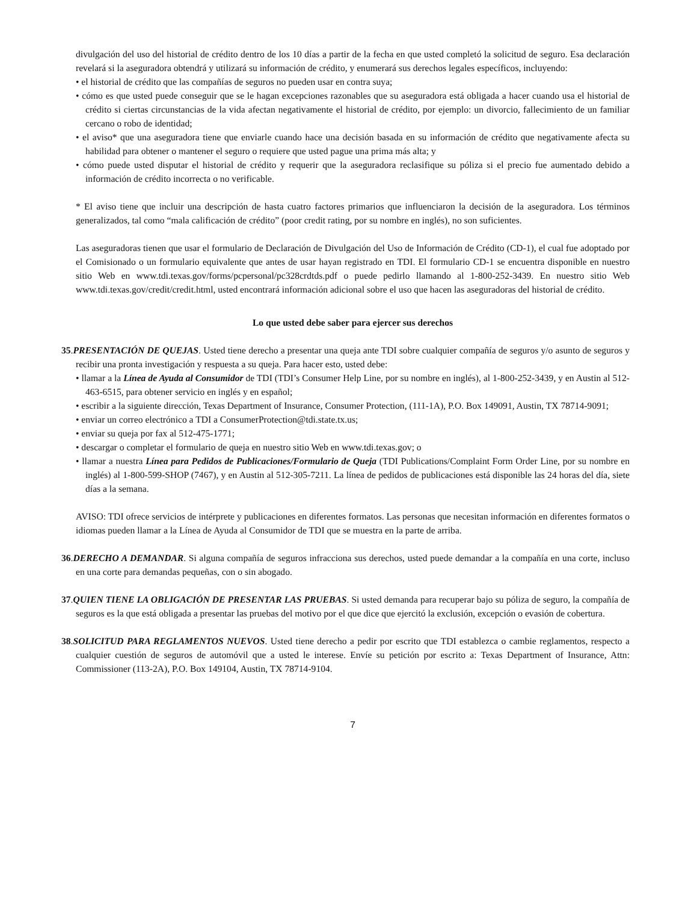divulgación del uso del historial de crédito dentro de los 10 días a partir de la fecha en que usted completó la solicitud de seguro. Esa declaración revelará si la aseguradora obtendrá y utilizará su información de crédito, y enumerará sus derechos legales específicos, incluyendo:
• el historial de crédito que las compañías de seguros no pueden usar en contra suya;
• cómo es que usted puede conseguir que se le hagan excepciones razonables que su aseguradora está obligada a hacer cuando usa el historial de crédito si ciertas circunstancias de la vida afectan negativamente el historial de crédito, por ejemplo: un divorcio, fallecimiento de un familiar cercano o robo de identidad;
• el aviso* que una aseguradora tiene que enviarle cuando hace una decisión basada en su información de crédito que negativamente afecta su habilidad para obtener o mantener el seguro o requiere que usted pague una prima más alta; y
• cómo puede usted disputar el historial de crédito y requerir que la aseguradora reclasifique su póliza si el precio fue aumentado debido a información de crédito incorrecta o no verificable.
* El aviso tiene que incluir una descripción de hasta cuatro factores primarios que influenciaron la decisión de la aseguradora. Los términos generalizados, tal como “mala calificación de crédito” (poor credit rating, por su nombre en inglés), no son suficientes.
Las aseguradoras tienen que usar el formulario de Declaración de Divulgación del Uso de Información de Crédito (CD-1), el cual fue adoptado por el Comisionado o un formulario equivalente que antes de usar hayan registrado en TDI. El formulario CD-1 se encuentra disponible en nuestro sitio Web en www.tdi.texas.gov/forms/pcpersonal/pc328crdtds.pdf o puede pedirlo llamando al 1-800-252-3439. En nuestro sitio Web www.tdi.texas.gov/credit/credit.html, usted encontrará información adicional sobre el uso que hacen las aseguradoras del historial de crédito.
Lo que usted debe saber para ejercer sus derechos
35.PRESENTACIÓN DE QUEJAS. Usted tiene derecho a presentar una queja ante TDI sobre cualquier compañía de seguros y/o asunto de seguros y recibir una pronta investigación y respuesta a su queja. Para hacer esto, usted debe:
• llamar a la Línea de Ayuda al Consumidor de TDI (TDI’s Consumer Help Line, por su nombre en inglés), al 1-800-252-3439, y en Austin al 512-463-6515, para obtener servicio en inglés y en español;
• escribir a la siguiente dirección, Texas Department of Insurance, Consumer Protection, (111-1A), P.O. Box 149091, Austin, TX 78714-9091;
• enviar un correo electrónico a TDI a ConsumerProtection@tdi.state.tx.us;
• enviar su queja por fax al 512-475-1771;
• descargar o completar el formulario de queja en nuestro sitio Web en www.tdi.texas.gov; o
• llamar a nuestra Línea para Pedidos de Publicaciones/Formulario de Queja (TDI Publications/Complaint Form Order Line, por su nombre en inglés) al 1-800-599-SHOP (7467), y en Austin al 512-305-7211. La línea de pedidos de publicaciones está disponible las 24 horas del día, siete días a la semana.
AVISO: TDI ofrece servicios de intérprete y publicaciones en diferentes formatos. Las personas que necesitan información en diferentes formatos o idiomas pueden llamar a la Línea de Ayuda al Consumidor de TDI que se muestra en la parte de arriba.
36.DERECHO A DEMANDAR. Si alguna compañía de seguros infracciona sus derechos, usted puede demandar a la compañía en una corte, incluso en una corte para demandas pequeñas, con o sin abogado.
37.QUIEN TIENE LA OBLIGACIÓN DE PRESENTAR LAS PRUEBAS. Si usted demanda para recuperar bajo su póliza de seguro, la compañía de seguros es la que está obligada a presentar las pruebas del motivo por el que dice que ejercitó la exclusión, excepción o evasión de cobertura.
38.SOLICITUD PARA REGLAMENTOS NUEVOS. Usted tiene derecho a pedir por escrito que TDI establezca o cambie reglamentos, respecto a cualquier cuestión de seguros de automóvil que a usted le interese. Envíe su petición por escrito a: Texas Department of Insurance, Attn: Commissioner (113-2A), P.O. Box 149104, Austin, TX 78714-9104.
7